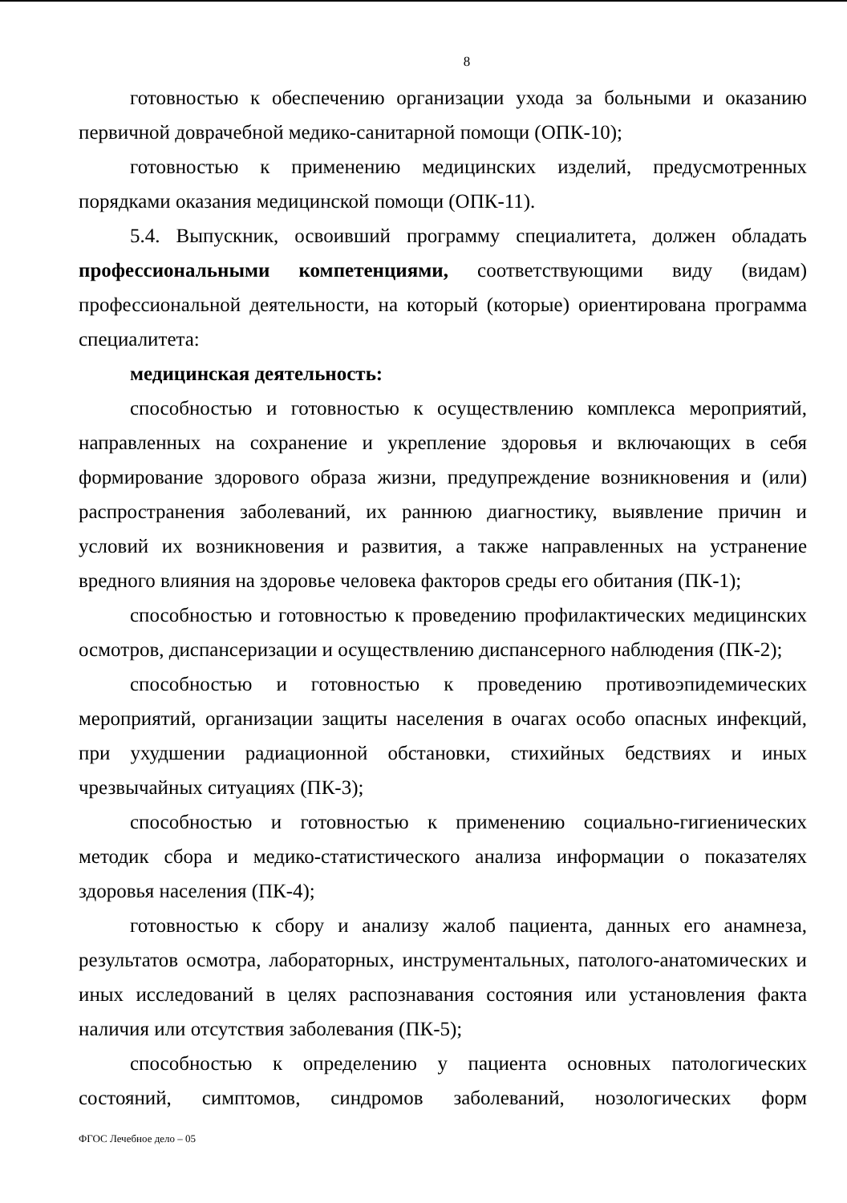8
готовностью к обеспечению организации ухода за больными и оказанию первичной доврачебной медико-санитарной помощи (ОПК-10);
готовностью к применению медицинских изделий, предусмотренных порядками оказания медицинской помощи (ОПК-11).
5.4. Выпускник, освоивший программу специалитета, должен обладать профессиональными компетенциями, соответствующими виду (видам) профессиональной деятельности, на который (которые) ориентирована программа специалитета:
медицинская деятельность:
способностью и готовностью к осуществлению комплекса мероприятий, направленных на сохранение и укрепление здоровья и включающих в себя формирование здорового образа жизни, предупреждение возникновения и (или) распространения заболеваний, их раннюю диагностику, выявление причин и условий их возникновения и развития, а также направленных на устранение вредного влияния на здоровье человека факторов среды его обитания (ПК-1);
способностью и готовностью к проведению профилактических медицинских осмотров, диспансеризации и осуществлению диспансерного наблюдения (ПК-2);
способностью и готовностью к проведению противоэпидемических мероприятий, организации защиты населения в очагах особо опасных инфекций, при ухудшении радиационной обстановки, стихийных бедствиях и иных чрезвычайных ситуациях (ПК-3);
способностью и готовностью к применению социально-гигиенических методик сбора и медико-статистического анализа информации о показателях здоровья населения (ПК-4);
готовностью к сбору и анализу жалоб пациента, данных его анамнеза, результатов осмотра, лабораторных, инструментальных, патолого-анатомических и иных исследований в целях распознавания состояния или установления факта наличия или отсутствия заболевания (ПК-5);
способностью к определению у пациента основных патологических состояний, симптомов, синдромов заболеваний, нозологических форм
ФГОС Лечебное дело – 05